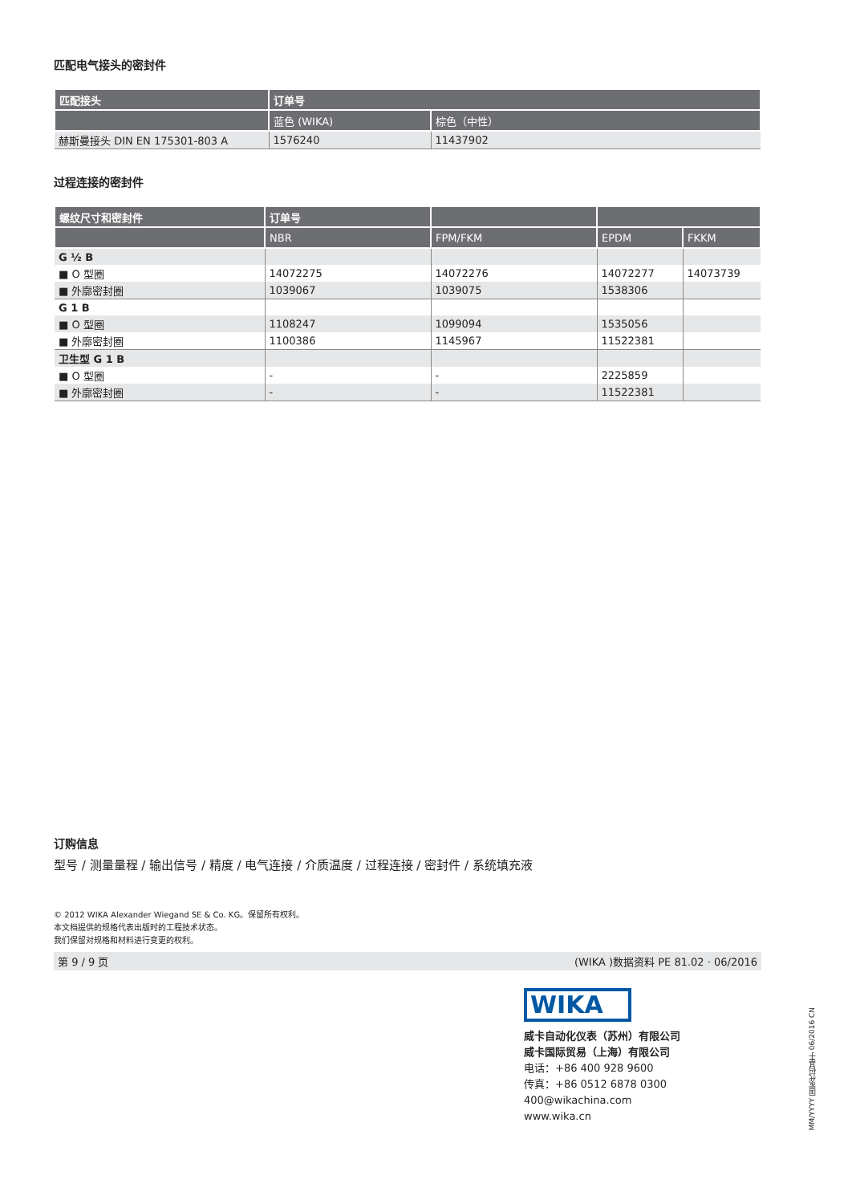匹配电气接头的密封件
| 匹配接头 | 订单号 | |
| --- | --- | --- |
| | 蓝色 (WIKA) | 棕色（中性） |
| 赫斯曼接头 DIN EN 175301-803 A | 1576240 | 11437902 |
过程连接的密封件
| 螺纹尺寸和密封件 | 订单号 | | | |
| --- | --- | --- | --- | --- |
| | NBR | FPM/FKM | EPDM | FKKM |
| G ½ B | | | | |
| ■ O 型圈 | 14072275 | 14072276 | 14072277 | 14073739 |
| ■ 外廓密封圈 | 1039067 | 1039075 | 1538306 | |
| G 1 B | | | | |
| ■ O 型圈 | 1108247 | 1099094 | 1535056 | |
| ■ 外廓密封圈 | 1100386 | 1145967 | 11522381 | |
| 卫生型 G 1 B | | | | |
| ■ O 型圈 | - | - | 2225859 | |
| ■ 外廓密封圈 | - | - | 11522381 | |
订购信息
型号 / 测量量程 / 输出信号 / 精度 / 电气连接 / 介质温度 / 过程连接 / 密封件 / 系统填充液
© 2012 WIKA Alexander Wiegand SE & Co. KG。保留所有权利。
本文档提供的规格代表出版时的工程技术状态。
我们保留对规格和材料进行变更的权利。
第 9 / 9 页 (WIKA )数据资料 PE 81.02 · 06/2016
WIKA
威卡自动化仪表（苏州）有限公司
威卡国际贸易（上海）有限公司
电话：+86 400 928 9600
传真：+86 0512 6878 0300
400@wikachina.com
www.wika.cn
MM/YYYY 国家代码基于 06/2016 CN